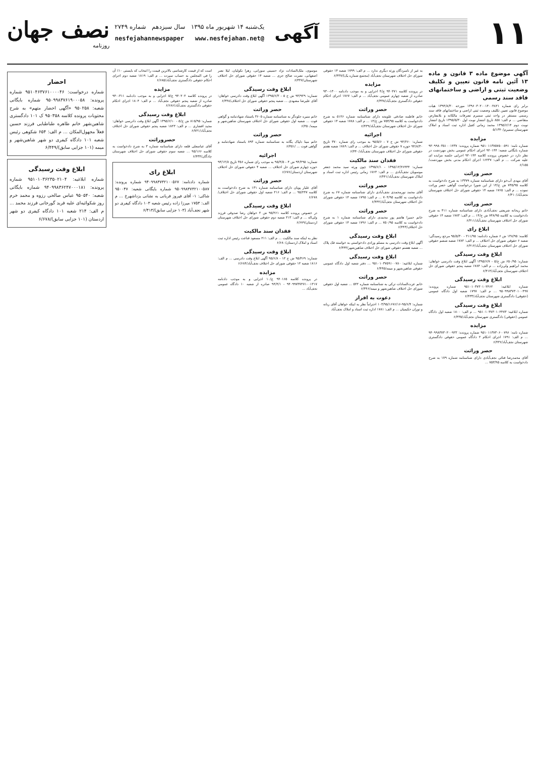۱۱
آگهی
یک‌شنبه ۱۴ شهریور ماه ۱۳۹۵ سال سیزدهم شماره ۲۷۴۹
@nesfejahannewspaper www.nesfejahan.net
نصف جهان
روزنامه
آگهی موضوع ماده ۳ قانون و ماده ۱۳ آئین نامه قانون تعیین و تکلیف وضعیت ثبتی و اراضی و ساختمانهای فاقد سند رسمی
برابر رای شماره ۱۳۹۶۰۳۰۲۰۰۱۴۰۰۴۸۲۱ مورخه ۱۳۹۴/۸/۳۰ هیات موضوع قانون تعیین تکلیف وضعیت ثبتی اراضی و ساختمانهای فاقد سند رسمی مستقر در واحد ثبتی سمیرم تصرفات مالکانه و بلامعارض متقاضی ... م الف: ۸۵۸ تاریخ انتشار نوبت اول ۱۳۹۵/۵/۳۰ تاریخ انتشار نوبت دوم ۱۳۹۵/۶/۱۴ محمد زمانی کفیل اداره ثبت اسناد و املاک شهرستان سمیرم/۵/۱۳۴۰
مزایده
شماره نامه: ۹۵۱۰۱۱۳۷۵۷۵۰۰۵۹۱ شماره پرونده: ۹۲۰۹۹۸۰۳۵۱۰۰۱۲۳۷ شماره بایگانی شعبه: ۹۲۰۱۴۴ اجرای احکام عمومی بخش مهردشت در نظر دارد در خصوص پرونده کلاسه ۹۲۰۱۴۴ اجرایی جلسه مزایده ای علیه شرکت ... م الف: ۱۶۲۳۷ اجرای احکام مدنی بخش مهردشت/۶/۱۵۵
حصر وراثت
آقای مهدی آب‌خو دارای شناسنامه شماره ۱۳۳۷۹ به شرح دادخواست به کلاسه ۷۳۵/۹۵ ش ح/۱۴ از این شورا درخواست گواهی حصر وراثت نموده ... م الف: ۱۷۶۵ شعبه ۱۴ حقوقی شورای حل اختلاف شهرستان نجف‌آباد/۶/۴۱۰
حصر وراثت
خانم ریحانه شریعتی نجف‌آبادی دارای شناسنامه شماره ۴۱۱ به شرح دادخواست به کلاسه ۷۴۸/۹۵ ش ح/۱۴ ... م الف: ۱۷۸۳ شعبه ۱۴ حقوقی شورای حل اختلاف شهرستان نجف‌آباد/۶/۴۱۱
ابلاغ رای
کلاسه: ۱۳۸/۹۵ ش ۶ شماره دادنامه: ۲۱۱/۹۵ - ۹۵/۵/۳۰ مرجع رسیدگی: شعبه ۶ حقوقی شورای حل اختلاف ... م الف: ۱۷۸۲ شعبه ششم حقوقی شورای حل اختلاف شهرستان نجف‌آباد/۶/۴۱۲
ابلاغ وقت رسیدگی
شماره: ۶۵۰/۹۵ ش ح/۵ - ۱۳۹۵/۶/۷ آگهی ابلاغ وقت دادرسی خواهان: محمد ابراهیم ولی‌زاده ... م الف: ۱۷۸۴ شعبه پنجم حقوقی شورای حل اختلاف شهرستان نجف‌آباد/۶/۴۱۴
ابلاغ وقت رسیدگی
شماره ابلاغیه: ۹۵۱۰۱۰۳۷۳۰۱۰۲۴۶۲ شماره پرونده: ۹۵۰۹۹۸۳۷۳۰۱۰۰۴۹۷ ... م الف: ۱۷۹۷ شعبه اول دادگاه عمومی (حقوقی) دادگستری شهرستان نجف‌آباد/۶/۴۳۳
ابلاغ وقت رسیدگی
شماره ابلاغیه: ۹۵۱۰۱۰۳۷۳۰۱۰۲۴۷۳ ... م الف: ۱۸۰۰ شعبه اول دادگاه عمومی (حقوقی) دادگستری شهرستان نجف‌آباد/۶/۴۳۵
مزایده
شماره نامه: ۹۵۱۰۱۱۳۷۳۰۶۰۰۷۹۶ شماره پرونده: ۹۴۰۹۹۸۳۷۳۰۲۰۰۹۲۳ ... م الف: ۱۷۹۱ اجرای احکام ۲ دادگاه عمومی حقوقی دادگستری شهرستان نجف‌آباد/۶/۴۳۶
حصر وراثت
آقای محمدرضا فنائی نجف‌آبادی دارای شناسنامه شماره ۱۷۹ به شرح دادخواست به کلاسه ۷۵۳/۹۵ ...
به غیر از نامبردگان ورثه دیگری ندارد ... م الف: ۱۷۹۹ شعبه ۱۴ حقوقی شورای حل اختلاف شهرستان نجف‌آباد (مجتمع شماره یک)/۶/۴۳۷
مزایده
در پرونده کلاسه ۹۴۰۲۷۱ ج/۴ اجرایی و به موجب دادنامه ۱۳۰۰-۹۳۰ صادره از شعبه چهارم عمومی نجف‌آباد ... م الف: ۱۷۶۷ اجرای احکام حقوقی دادگستری نجف‌آباد/۶/۴۳۸
حصر وراثت
خانم فاطمه صادقی علویجه دارای شناسنامه شماره ۵۱۲۶ به شرح دادخواست به کلاسه ۷۵۴/۹۵ ش ح/۱۴ ... م الف: ۱۷۸۸ شعبه ۱۴ حقوقی شورای حل اختلاف شهرستان نجف‌آباد/۶/۴۳۹
اجرائیه
شماره: ۹۴/۲۶۰ ش ح ۷ - ۹۵/۵/۶ به موجب رای شماره ۳۷۰ تاریخ ۹۴/۸/۳۰ حوزه ۷ حقوقی شورای حل اختلاف ... م الف: ۱۷۸۹ شعبه هفتم حقوقی شورای حل اختلاف شهرستان نجف‌آباد/۶/۴۴۰
فقدان سند مالکیت
شماره: ۱۳۹۵/۱۲/۲۶۴۴۴ - ۱۳۹۵/۶/۱ چون ورثه سید محمد جعفر موسویان نجف‌آبادی ... م الف: ۱۷۶۳ زمانی رئیس اداره ثبت اسناد و املاک شهرستان نجف‌آباد/۶/۴۴۱
حصر وراثت
آقای محمد نورمحمدی نجف‌آبادی دارای شناسنامه شماره ۶۷ به شرح دادخواست به کلاسه ۷۰۴/۹۵ ... م الف: ۱۷۹۵ شعبه ۱۴ حقوقی شورای حل اختلاف شهرستان نجف‌آباد/۶/۴۴۲
حصر وراثت
خانم حمیرا هاشم پور محمدی دارای شناسنامه شماره ۱ به شرح دادخواست به کلاسه ۷۵۰/۹۵ ... م الف: ۱۷۹۶ شعبه ۱۴ حقوقی شورای حل اختلاف/۶/۴۴۳
ابلاغ وقت رسیدگی
آگهی ابلاغ وقت دادرسی به مسلم ورادی دادخواستی به خواسته فک پلاک ... شعبه هشتم حقوقی شورای حل اختلاف شاهین‌شهر/۶/۴۴۴
ابلاغ وقت رسیدگی
شماره ابلاغیه: ۹۵۱۰۱۰۳۷۵۹۱۰۰۷۸۰ ... دفتر شعبه اول دادگاه عمومی حقوقی شاهین‌شهر و میمه/۶/۴۴۵
حصر وراثت
خانم عزت‌السادات ترکی به شناسنامه شماره ۵۲۲ ... شعبه اول حقوقی شورای حل اختلاف شاهین‌شهر و میمه/۶/۴۴۶
دعوت به افراز
شماره: ۹۵/۶/۴-۱۰۳/۹۵/۱۶۷۶/۱۶ احتراماً نظر به اینکه خواهان آقای ربانه و توران حکیمیان ... م الف: ۱۷۸۱ اداره ثبت اسناد و املاک نجف‌آباد
موسوی، ملک‌السادات نژاد حسینی سورانی، زهرا نکولیان، لیلا نصر اصفهانی، نصرت صالح جزی ... شعبه ۱۴ حقوقی شورای حل اختلاف شهرستان/۶/۴۴۷
ابلاغ وقت رسیدگی
شماره: ۹۴/۹۲۹ ش ح ۵ - ۱۳۹۵/۶/۳ آگهی ابلاغ وقت دادرسی خواهان: آقای علیرضا مشهدی ... شعبه پنجم حقوقی شورای حل اختلاف/۶/۴۴۸
حصر وراثت
خانم منیره جلوه‌گر به شناسنامه شماره ۳۶۰۵ باستناد شهادتنامه و گواهی فوت ... شعبه اول حقوقی شورای حل اختلاف شهرستان شاهین‌شهر و میمه/۶/۴۵۰
حصر وراثت
خانم مینا دلپاک یگانه به شناسنامه شماره ۸۹۳ باستناد شهادتنامه و گواهی فوت ... /۶/۴۵۱
اجرائیه
شماره: ۹۴/۲۹۵ ش ۴ - ۹۵/۴/۵ به موجب رای شماره ۳۵۶ تاریخ ۹۴/۱۲/۸ حوزه چهارم شورای حل اختلاف ... شعبه ۴ حقوقی شورای حل اختلاف شهرستان اردستان/۶/۶۷۶
حصر وراثت
آقای علیار پویان دارای شناسنامه شماره ۱۳۱ به شرح دادخواست به کلاسه ۹۵/۲۴۷ ... م الف: ۲۱۶ شعبه اول حقوقی شورای حل اختلاف/۶/۶۷۸
ابلاغ وقت رسیدگی
در خصوص پرونده کلاسه ۹۵/۲۶۱ ش ۲ خواهان رضا صدوقی فرزند ولی‌اله ... م الف: ۲۱۳ شعبه دوم حقوقی شورای حل اختلاف شهرستان اردستان/۶/۶۷۹
فقدان سند مالکیت
نظر به اینکه سند مالکیت ... م الف: ۲۱۱ مسعود قناعت رئیس اداره ثبت اسناد و املاک اردستان/۶/۶۸۰
ابلاغ وقت رسیدگی
شماره: ۹۵/۴۶۹ ش ح ۱۲ - ۹۵/۶/۸ آگهی ابلاغ وقت دادرسی ... م الف: ۱۸۱۶ شعبه ۱۲ حقوقی شورای حل اختلاف نجف‌آباد/۶/۶۸۴
مزایده
در پرونده کلاسه ۹۴۰۱۶۵ ج/۱۰ اجرایی و به موجب دادنامه ۹۴۰۹۹۷۳۷۲۷۱۰۰۱۳۱۷ - ۹۴/۴/۱ صادره از شعبه ۱۰ دادگاه عمومی نجف‌آباد ...
است که از قیمت کارشناسی بالاترین قیمت را انتخاب که بایستی ۱۰٪ آن را فی المجلس به حساب سپرده ... م الف: ۱۸۱۹ شعبه دوم اجرای احکام حقوقی دادگستری نجف‌آباد/۶/۶۸۵
مزایده
در پرونده کلاسه ۹۴۰۲۰۲ ج/۵ اجرایی و به موجب دادنامه ۳۱۱-۹۴۰ صادره از شعبه پنجم حقوقی نجف‌آباد ... م الف: ۱۸۰۴ اجرای احکام حقوقی دادگستری نجف‌آباد/۶/۶۸۶
ابلاغ وقت رسیدگی
شماره: ۸۱۵/۹۵ ش ح/۵ - ۱۳۹۵/۶/۱۰ آگهی ابلاغ وقت دادرسی خواهان: مجید افشاری ... م الف: ۱۸۲۳ شعبه پنجم حقوقی شورای حل اختلاف نجف‌آباد/۶/۷۲۱
حصروراثت
آقای عباسعلی قلعه دارای شناسنامه شماره ۳ به شرح دادخواست به کلاسه ۹۵/۱۶۶ ... شعبه سوم حقوقی شورای حل اختلاف شهرستان چادگان/۶/۴۳۴
ابلاغ رای
شماره دادنامه: ۹۴۰۹۹۸۳۷۳۲۱۰۰۵۶۷ شماره پرونده: ۹۵۰۹۹۸۳۷۳۲۱۰۰۵۸۷ شماره بایگانی شعبه: ۹۵۰۰۴۷ شاکی: ۱- آقای فیروز قربانی به نشانی بزداشهرخ ... م الف: ۱۷۵۳ میرزا زاده رئیس شعبه ۱۰۳ دادگاه کیفری دو شهر نجف‌آباد (۱۰۳ جزایی سابق)/۶/۴۱۳
احضار
شماره درخواست: ۹۵۱۰۴۶۳۷۶۱۰۰۰۰۴۶ شماره پرونده: ۹۵۰۹۹۸۳۷۶۱۹۰۰۰۵۸ شماره بایگانی شعبه: ۹۵۰۲۵۸ «آگهی احضار متهم» به شرح محتویات پرونده کلاسه ۹۵۰۳۵۸ ک ۱۰۱ دادگستری شاهین‌شهر خانم طاهره طباطبایی فرزند حسین فعلاً مجهول‌المکان ... م الف: ۶۵۴ شکوهی رئیس شعبه ۱۰۱ دادگاه کیفری دو شهر شاهین‌شهر و میمه (۱۰۱ جزایی سابق)/۶/۴۴۹
ابلاغ وقت رسیدگی
شماره ابلاغیه: ۹۵۱۰۱۰۳۶۲۳۵۰۲۱۰۴ شماره پرونده: ۹۴۰۹۹۸۳۶۲۴۷۰۰۰۱۸۱ شماره بایگانی شعبه: ۹۵۰۵۴۰ عباس صالحی رزوه و محمد خرم روز شکوائیه‌ای علیه فرید گورجانی فرزند محمد ... م الف: ۲۱۴ شعبه ۱۰۱ دادگاه کیفری دو شهر اردستان (۱۰۱ جزایی سابق)/۶/۶۷۸